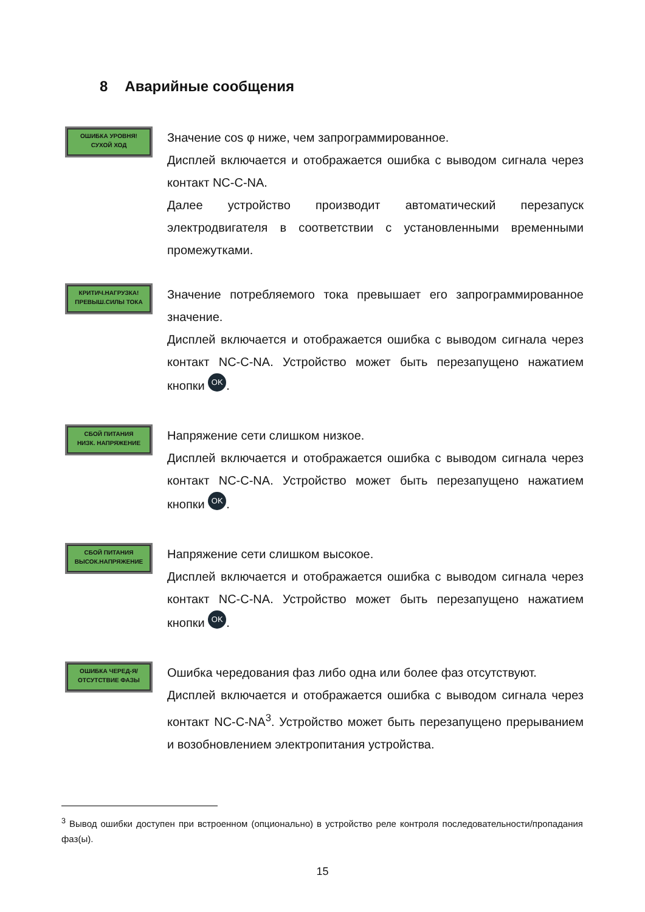8 Аварийные сообщения
ОШИБКА УРОВНЯ!
СУХОЙ ХОД
Значение cos φ ниже, чем запрограммированное.
Дисплей включается и отображается ошибка с выводом сигнала через контакт NC-C-NA.
Далее устройство производит автоматический перезапуск электродвигателя в соответствии с установленными временными промежутками.
КРИТИЧ.НАГРУЗКА!
ПРЕВЫШ.СИЛЫ ТОКА
Значение потребляемого тока превышает его запрограммированное значение.
Дисплей включается и отображается ошибка с выводом сигнала через контакт NC-C-NA. Устройство может быть перезапущено нажатием кнопки OK.
СБОЙ ПИТАНИЯ
НИЗК. НАПРЯЖЕНИЕ
Напряжение сети слишком низкое.
Дисплей включается и отображается ошибка с выводом сигнала через контакт NC-C-NA. Устройство может быть перезапущено нажатием кнопки OK.
СБОЙ ПИТАНИЯ
ВЫСОК.НАПРЯЖЕНИЕ
Напряжение сети слишком высокое.
Дисплей включается и отображается ошибка с выводом сигнала через контакт NC-C-NA. Устройство может быть перезапущено нажатием кнопки OK.
ОШИБКА ЧЕРЕД-Я/
ОТСУТСТВИЕ ФАЗЫ
Ошибка чередования фаз либо одна или более фаз отсутствуют.
Дисплей включается и отображается ошибка с выводом сигнала через контакт NC-C-NA<sup>3</sup>. Устройство может быть перезапущено прерыванием и возобновлением электропитания устройства.
<sup>3</sup> Вывод ошибки доступен при встроенном (опционально) в устройство реле контроля последовательности/пропадания фаз(ы).
15